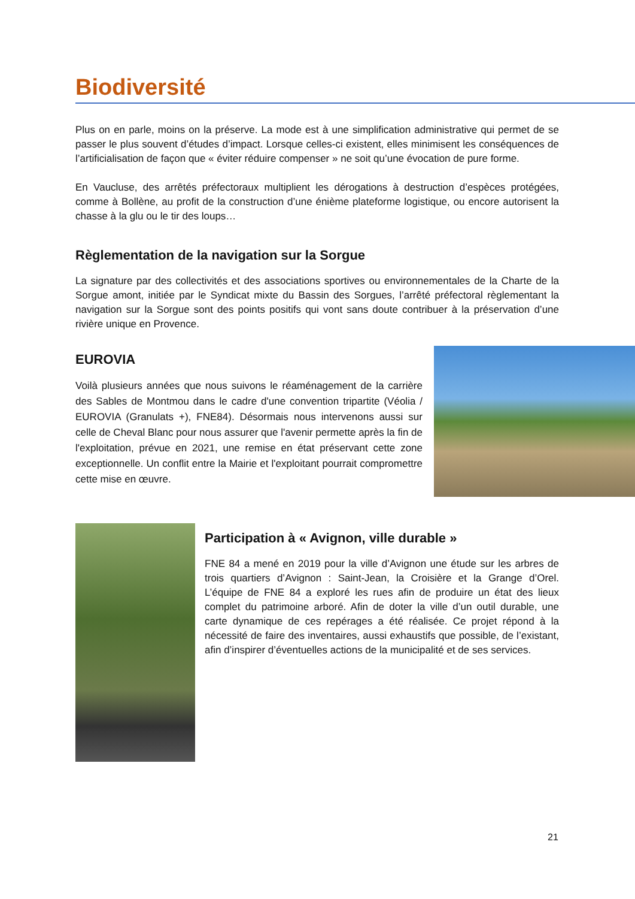Biodiversité
Plus on en parle, moins on la préserve. La mode est à une simplification administrative qui permet de se passer le plus souvent d’études d’impact. Lorsque celles-ci existent, elles minimisent les conséquences de l’artificialisation de façon que « éviter réduire compenser » ne soit qu’une évocation de pure forme.
En Vaucluse, des arrêtés préfectoraux multiplient les dérogations à destruction d’espèces protégées, comme à Bollène, au profit de la construction d’une énième plateforme logistique, ou encore autorisent la chasse à la glu ou le tir des loups…
Règlementation de la navigation sur la Sorgue
La signature par des collectivités et des associations sportives ou environnementales de la Charte de la Sorgue amont, initiée par le Syndicat mixte du Bassin des Sorgues, l’arrêté préfectoral règlementant la navigation sur la Sorgue sont des points positifs qui vont sans doute contribuer à la préservation d’une rivière unique en Provence.
EUROVIA
Voilà plusieurs années que nous suivons le réaménagement de la carrière des Sables de Montmou dans le cadre d'une convention tripartite (Véolia / EUROVIA (Granulats +), FNE84). Désormais nous intervenons aussi sur celle de Cheval Blanc pour nous assurer que l'avenir permette après la fin de l'exploitation, prévue en 2021, une remise en état préservant cette zone exceptionnelle. Un conflit entre la Mairie et l'exploitant pourrait compromettre cette mise en œuvre.
Participation à « Avignon, ville durable »
FNE 84 a mené en 2019 pour la ville d’Avignon une étude sur les arbres de trois quartiers d’Avignon : Saint-Jean, la Croisière et la Grange d’Orel. L’équipe de FNE 84 a exploré les rues afin de produire un état des lieux complet du patrimoine arboré. Afin de doter la ville d’un outil durable, une carte dynamique de ces repérages a été réalisée. Ce projet répond à la nécessité de faire des inventaires, aussi exhaustifs que possible, de l’existant, afin d’inspirer d’éventuelles actions de la municipalité et de ses services.
21